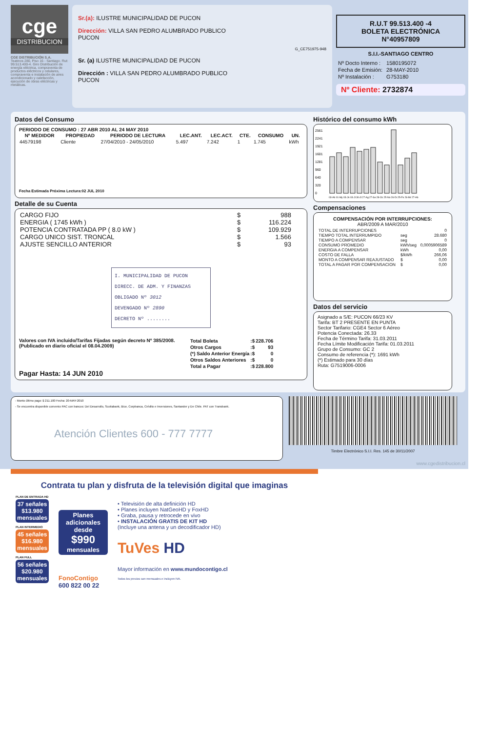cge
DISTRIBUCION
CGE DISTRIBUCIÓN S.A.
Teatinos 280, Piso 16 - Santiago. Rut: 99.513.400-4. Giro Distribución de energía eléctrica, compraventa de productos eléctricos y celulares, compraventa e instalación de aires acondicionado y calefacción, ejecución de obras eléctricas y metálicas.
Sr.(a): ILUSTRE MUNICIPALIDAD DE PUCON
Dirección: VILLA SAN PEDRO ALUMBRADO PUBLICO
PUCON
G_CE751975-948
Sr. (a) ILUSTRE MUNICIPALIDAD DE PUCON
Dirección : VILLA SAN PEDRO ALUMBRADO PUBLICO
PUCON
R.U.T 99.513.400 -4
BOLETA ELECTRÓNICA
N°40957809
S.I.I.-SANTIAGO CENTRO
| Nº Docto Interno : | 1580195072 |
| Fecha de Emisión: | 28-MAY-2010 |
| Nº Instalación : | G753180 |
Nº Cliente: 2732874
Datos del Consumo
PERIODO DE CONSUMO : 27 ABR 2010 AL 24 MAY 2010
| Nº MEDIDOR | PROPIEDAD | PERIODO DE LECTURA | LEC.ANT. | LEC.ACT. | CTE. | CONSUMO | UN. |
| --- | --- | --- | --- | --- | --- | --- | --- |
| 44579198 | Cliente | 27/04/2010 - 24/05/2010 | 5.497 | 7.242 | 1 | 1.745 | kWh |
Fecha Estimada Próxima Lectura:02 JUL 2010
Detalle de su Cuenta
| CARGO FIJO | $ | 988 |
| ENERGIA ( 1745 kWh ) | $ | 116.224 |
| POTENCIA CONTRATADA PP ( 8.0 kW ) | $ | 109.929 |
| CARGO UNICO SIST. TRONCAL | $ | 1.566 |
| AJUSTE SENCILLO ANTERIOR | $ | 93 |
I. MUNICIPALIDAD DE PUCON
DIRECC. DE ADM. Y FINANZAS
OBLIGADO Nº 3012
DEVENGADO Nº 2890
DECRETO Nº ........
Valores con IVA incluido/Tarifas Fijadas según decreto Nº 385/2008. (Publicado en diario oficial el 08.04.2009)
| Total Boleta | :$ | 228.706 |
| Otros Cargos | :$ | 93 |
| (*) Saldo Anterior Energía | :$ | 0 |
| Otros Saldos Anteriores | :$ | 0 |
| Total a Pagar | :$ | 228.800 |
Pagar Hasta: 14 JUN 2010
Histórico del consumo kWh
2561
2241
1921
1601
1281
960
640
320
0
03-Ab 01-My 03-Jn 03-Jl 30-Jl 27-Ag 27-Se 28-Oc 25-No 26-Di 25-Fe 26-Mr 27-Ab
Compensaciones
COMPENSACIÓN POR INTERRUPCIONES:
ABR/2009 A MAR/2010
| TOTAL DE INTERRUPCIONES | | 0 |
| TIEMPO TOTAL INTERRUMPIDO | seg | 28.680 |
| TIEMPO A COMPENSAR | seg | 0 |
| CONSUMO PROMEDIO | kWh/seg | 0,0005906589 |
| ENERGIA A COMPENSAR | kWh | 0,00 |
| COSTO DE FALLA | $/kWh | 266,06 |
| MONTO A COMPENSAR REAJUSTADO | $ | 0,00 |
| TOTAL A PAGAR POR COMPENSACION | $ | 0,00 |
Datos del servicio
Asignado a S/E: PUCON 66/23 KV
Tarifa: BT 2 PRESENTE EN PUNTA
Sector Tarifario: CGE4 Sector 6 Aéreo
Potencia Conectada: 26.33
Fecha de Término Tarifa: 31.03.2011
Fecha Límite Modificación Tarifa: 01.03.2011
Grupo de Consumo: GC 2
Consumo de referencia (*): 1691 kWh
(*) Estimado para 30 días
Ruta: G7519006-0006
- Monto último pago: $ 211.100 Fecha: 20-MAY-2010
- Se encuentra disponible convenio PAC con bancos: Del Desarrollo, Scotiabank, Bice, Corpbanca, Crédito e Inversiones, Santander y De Chile. PAT con Transbank.
Atención Clientes 600 - 777 7777
Timbre Electrónico S.I.I. Res. 145 de 30/11/2007
www.cgedistribucion.cl
Contrata tu plan y disfruta de la televisión digital que imaginas
PLAN DE ENTRADA HD
37 señales
$13.980
mensuales
PLAN INTERMEDIO
45 señales
$16.980
mensuales
PLAN FULL
56 señales
$20.980
mensuales
Planes adicionales desde
$990
mensuales
FonoContigo
600 822 00 22
• Televisión de alta definición HD
• Planes incluyen NatGeoHD y FoxHD
• Graba, pausa y retrocede en vivo
• INSTALACIÓN GRATIS DE KIT HD
(Incluye una antena y un decodificador HD)
TuVes HD
Mayor información en www.mundocontigo.cl
Todos los precios son mensuales e incluyen IVA.